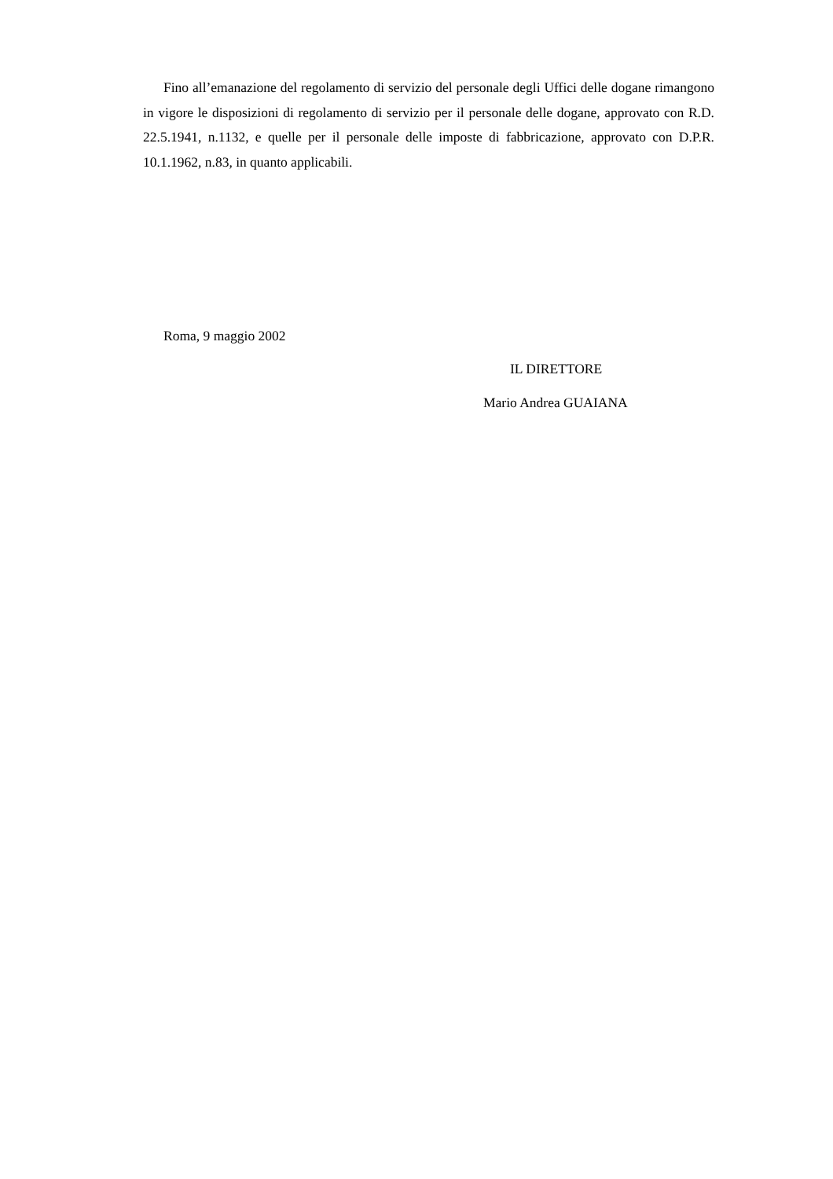Fino all’emanazione del regolamento di servizio del personale degli Uffici delle dogane rimangono in vigore le disposizioni di regolamento di servizio per il personale delle dogane, approvato con R.D. 22.5.1941, n.1132, e quelle per il personale delle imposte di fabbricazione, approvato con D.P.R. 10.1.1962, n.83, in quanto applicabili.
Roma, 9 maggio 2002
IL DIRETTORE
Mario Andrea GUAIANA